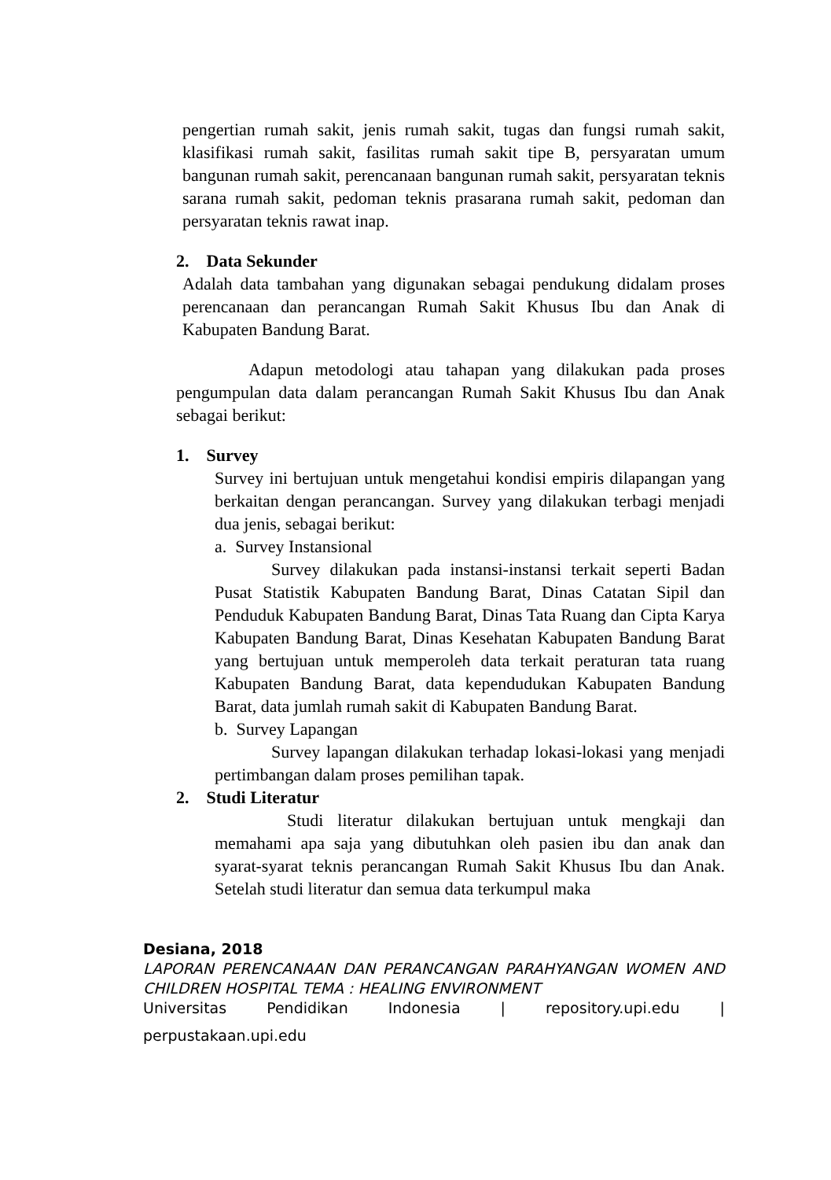pengertian rumah sakit, jenis rumah sakit, tugas dan fungsi rumah sakit, klasifikasi rumah sakit, fasilitas rumah sakit tipe B, persyaratan umum bangunan rumah sakit, perencanaan bangunan rumah sakit, persyaratan teknis sarana rumah sakit, pedoman teknis prasarana rumah sakit, pedoman dan persyaratan teknis rawat inap.
2. Data Sekunder
Adalah data tambahan yang digunakan sebagai pendukung didalam proses perencanaan dan perancangan Rumah Sakit Khusus Ibu dan Anak di Kabupaten Bandung Barat.
Adapun metodologi atau tahapan yang dilakukan pada proses pengumpulan data dalam perancangan Rumah Sakit Khusus Ibu dan Anak sebagai berikut:
1. Survey
Survey ini bertujuan untuk mengetahui kondisi empiris dilapangan yang berkaitan dengan perancangan. Survey yang dilakukan terbagi menjadi dua jenis, sebagai berikut:
a. Survey Instansional
Survey dilakukan pada instansi-instansi terkait seperti Badan Pusat Statistik Kabupaten Bandung Barat, Dinas Catatan Sipil dan Penduduk Kabupaten Bandung Barat, Dinas Tata Ruang dan Cipta Karya Kabupaten Bandung Barat, Dinas Kesehatan Kabupaten Bandung Barat yang bertujuan untuk memperoleh data terkait peraturan tata ruang Kabupaten Bandung Barat, data kependudukan Kabupaten Bandung Barat, data jumlah rumah sakit di Kabupaten Bandung Barat.
b. Survey Lapangan
Survey lapangan dilakukan terhadap lokasi-lokasi yang menjadi pertimbangan dalam proses pemilihan tapak.
2. Studi Literatur
Studi literatur dilakukan bertujuan untuk mengkaji dan memahami apa saja yang dibutuhkan oleh pasien ibu dan anak dan syarat-syarat teknis perancangan Rumah Sakit Khusus Ibu dan Anak. Setelah studi literatur dan semua data terkumpul maka
Desiana, 2018
LAPORAN PERENCANAAN DAN PERANCANGAN PARAHYANGAN WOMEN AND CHILDREN HOSPITAL TEMA : HEALING ENVIRONMENT
Universitas Pendidikan Indonesia | repository.upi.edu |
perpustakaan.upi.edu